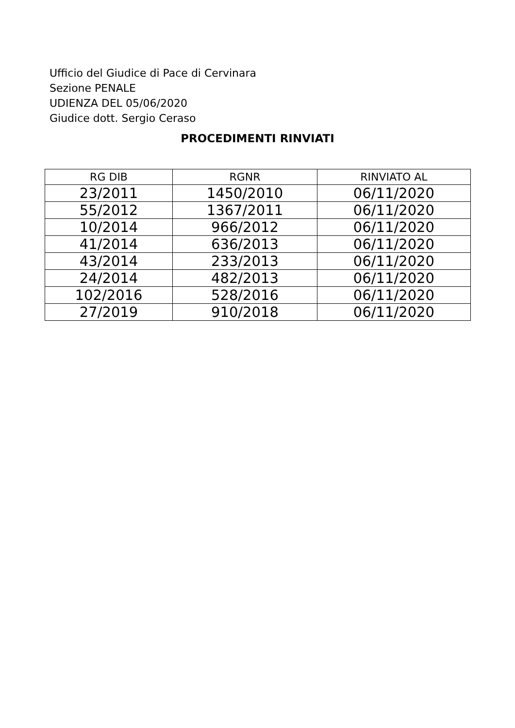Ufficio del Giudice di Pace di Cervinara
Sezione PENALE
UDIENZA DEL 05/06/2020
Giudice dott. Sergio Ceraso
PROCEDIMENTI RINVIATI
| RG DIB | RGNR | RINVIATO AL |
| --- | --- | --- |
| 23/2011 | 1450/2010 | 06/11/2020 |
| 55/2012 | 1367/2011 | 06/11/2020 |
| 10/2014 | 966/2012 | 06/11/2020 |
| 41/2014 | 636/2013 | 06/11/2020 |
| 43/2014 | 233/2013 | 06/11/2020 |
| 24/2014 | 482/2013 | 06/11/2020 |
| 102/2016 | 528/2016 | 06/11/2020 |
| 27/2019 | 910/2018 | 06/11/2020 |